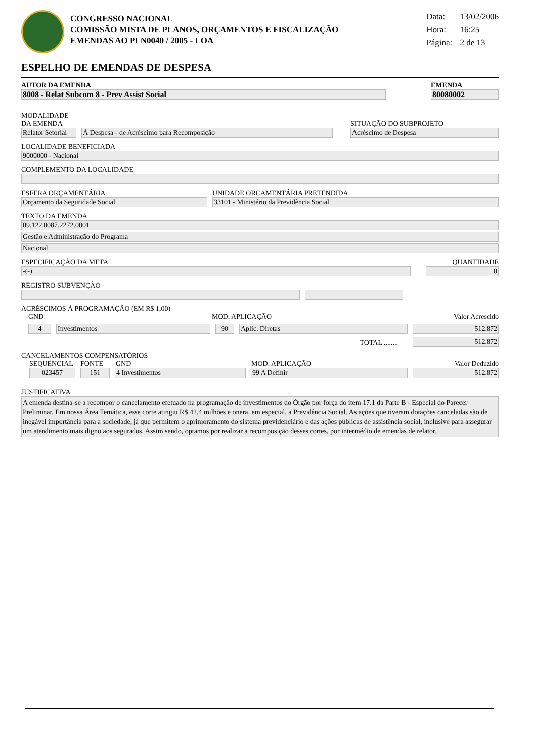CONGRESSO NACIONAL
COMISSÃO MISTA DE PLANOS, ORÇAMENTOS E FISCALIZAÇÃO
EMENDAS AO PLN0040 / 2005 - LOA
Data: 13/02/2006
Hora: 16:25
Página: 2 de 13
ESPELHO DE EMENDAS DE DESPESA
AUTOR DA EMENDA
8008 - Relat Subcom 8 - Prev Assist Social
EMENDA
80080002
MODALIDADE DA EMENDA
Relator Setorial
À Despesa - de Acréscimo para Recomposição
SITUAÇÃO DO SUBPROJETO
Acréscimo de Despesa
LOCALIDADE BENEFICIADA
9000000 - Nacional
COMPLEMENTO DA LOCALIDADE
ESFERA ORÇAMENTÁRIA
Orçamento da Seguridade Social
UNIDADE ORCAMENTÁRIA PRETENDIDA
33101 - Ministério da Previdência Social
TEXTO DA EMENDA
09.122.0087.2272.0001
Gestão e Administração do Programa
Nacional
ESPECIFICAÇÃO DA META
-(-)
QUANTIDADE
0
REGISTRO SUBVENÇÃO
ACRÉSCIMOS À PROGRAMAÇÃO (EM R$ 1,00)
GND
MOD. APLICAÇÃO
Valor Acrescido
4
Investimentos
90
Aplic. Diretas
512.872
TOTAL ........
512.872
CANCELAMENTOS COMPENSATÓRIOS
SEQUENCIAL
FONTE
GND
MOD. APLICAÇÃO
Valor Deduzido
023457
151
4 Investimentos
99 A Definir
512.872
JUSTIFICATIVA
A emenda destina-se a recompor o cancelamento efetuado na programação de investimentos do Órgão por força do item 17.1 da Parte B - Especial do Parecer Preliminar. Em nossa Área Temática, esse corte atingiu R$ 42,4 milhões e onera, em especial, a Previdência Social. As ações que tiveram dotações canceladas são de inegável importância para a sociedade, já que permitem o aprimoramento do sistema previdenciário e das ações públicas de assistência social, inclusive para assegurar um atendimento mais digno aos segurados. Assim sendo, optamos por realizar a recomposição desses cortes, por intermédio de emendas de relator.